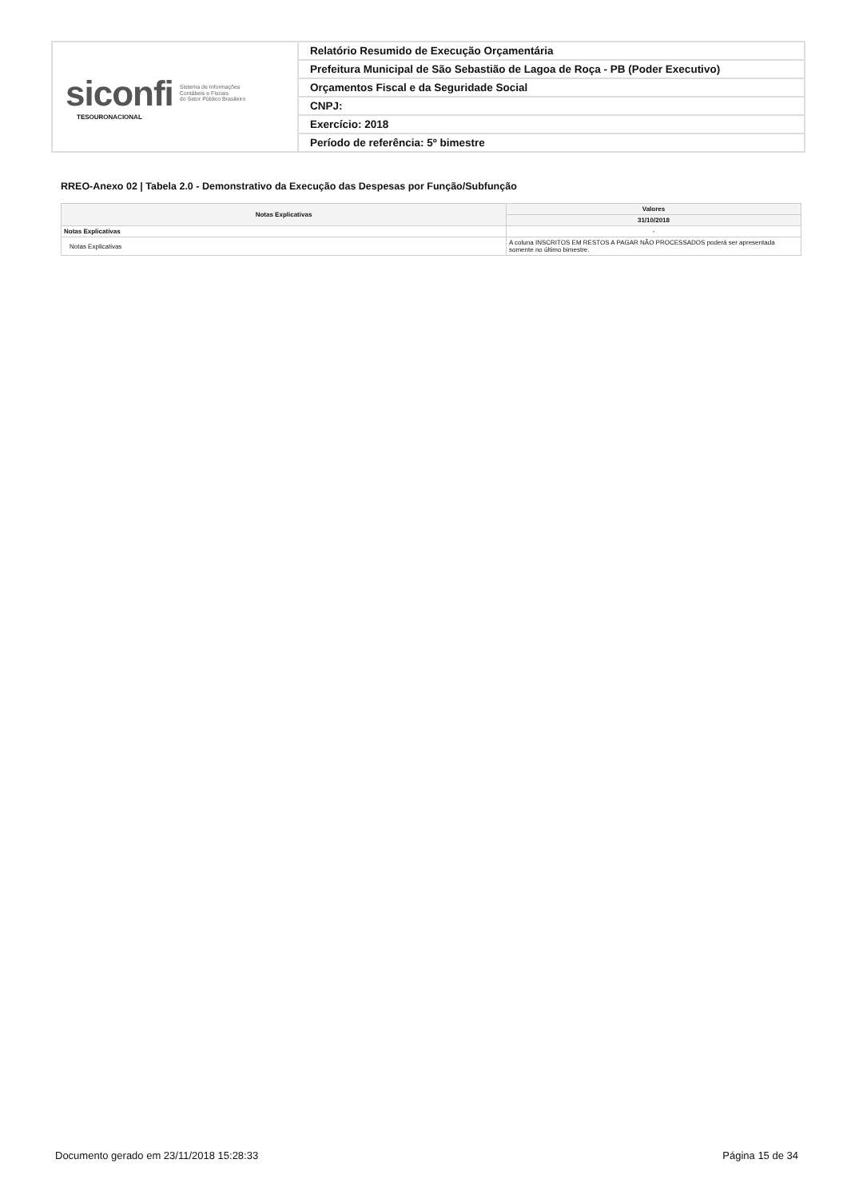siconfi Sistema de Informações
Contábeis e Fiscais
do Setor Público Brasileiro
TESOURONACIONAL
Relatório Resumido de Execução Orçamentária
Prefeitura Municipal de São Sebastião de Lagoa de Roça - PB (Poder Executivo)
Orçamentos Fiscal e da Seguridade Social
CNPJ:
Exercício: 2018
Período de referência: 5º bimestre
RREO-Anexo 02 | Tabela 2.0 - Demonstrativo da Execução das Despesas por Função/Subfunção
| Notas Explicativas | Valores |
| --- | --- |
| | 31/10/2018 |
| Notas Explicativas | - |
| Notas Explicativas | A coluna INSCRITOS EM RESTOS A PAGAR NÃO PROCESSADOS poderá ser apresentada somente no último bimestre. |
Documento gerado em 23/11/2018 15:28:33 Página 15 de 34